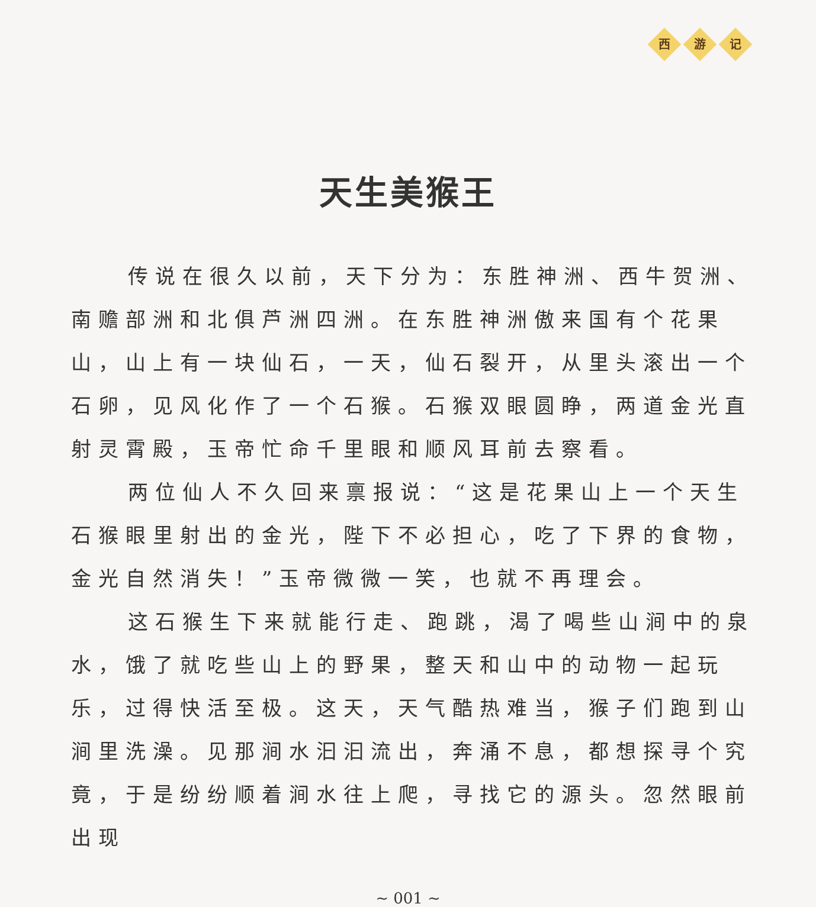西 游 记
天生美猴王
传说在很久以前，天下分为：东胜神洲、西牛贺洲、南赡部洲和北俱芦洲四洲。在东胜神洲傲来国有个花果山，山上有一块仙石，一天，仙石裂开，从里头滚出一个石卵，见风化作了一个石猴。石猴双眼圆睁，两道金光直射灵霄殿，玉帝忙命千里眼和顺风耳前去察看。
两位仙人不久回来禀报说：“这是花果山上一个天生石猴眼里射出的金光，陛下不必担心，吃了下界的食物，金光自然消失！”玉帝微微一笑，也就不再理会。
这石猴生下来就能行走、跑跳，渴了喝些山涧中的泉水，饿了就吃些山上的野果，整天和山中的动物一起玩乐，过得快活至极。这天，天气酷热难当，猴子们跑到山涧里洗澡。见那涧水汩汩流出，奔涌不息，都想探寻个究竟，于是纷纷顺着涧水往上爬，寻找它的源头。忽然眼前出现
~ 001 ~